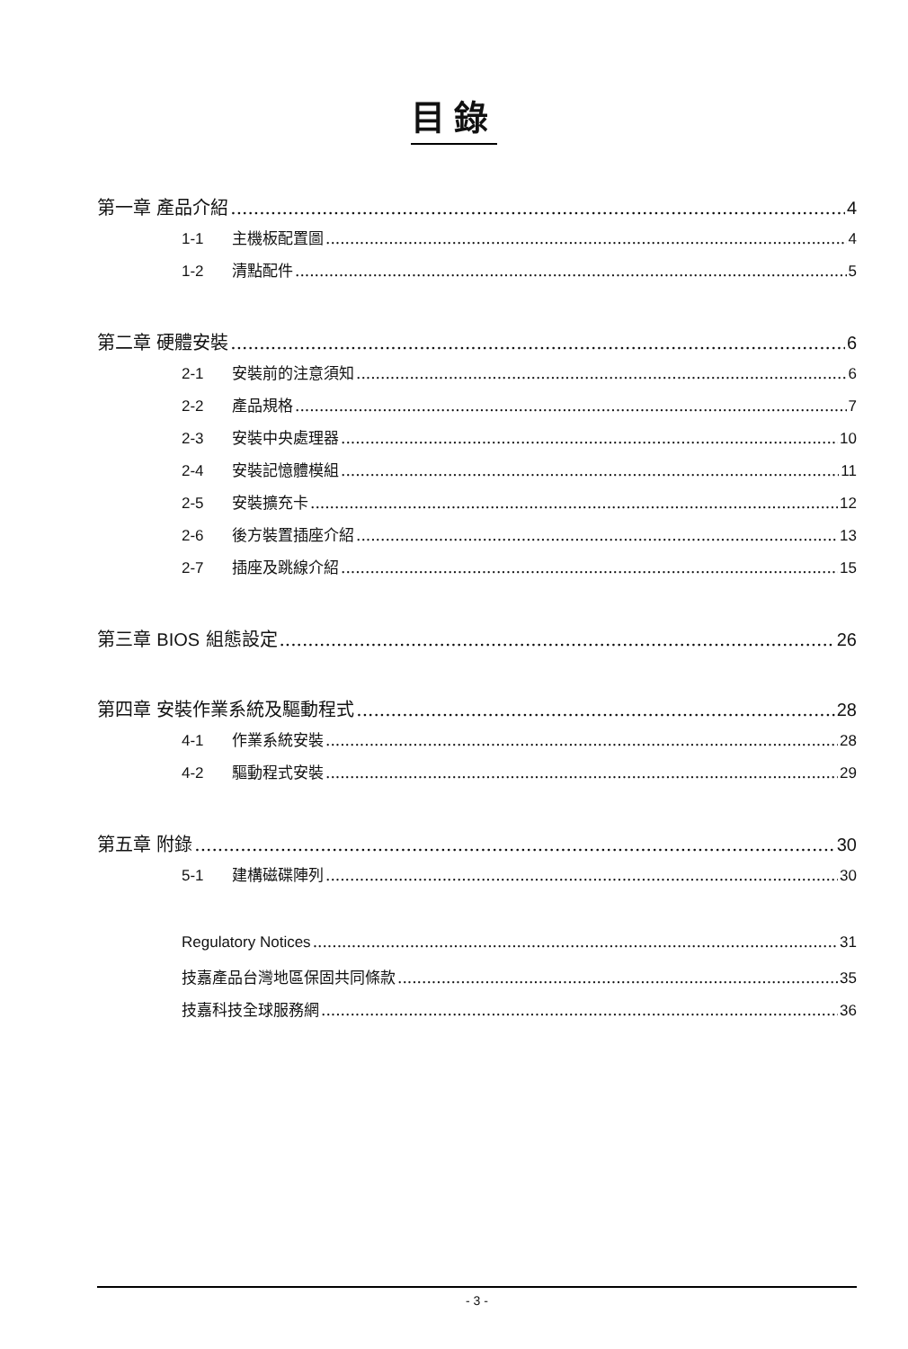目錄
第一章 產品介紹 4
1-1 主機板配置圖 4
1-2 清點配件 5
第二章 硬體安裝 6
2-1 安裝前的注意須知 6
2-2 產品規格 7
2-3 安裝中央處理器 10
2-4 安裝記憶體模組 11
2-5 安裝擴充卡 12
2-6 後方裝置插座介紹 13
2-7 插座及跳線介紹 15
第三章 BIOS 組態設定 26
第四章 安裝作業系統及驅動程式 28
4-1 作業系統安裝 28
4-2 驅動程式安裝 29
第五章 附錄 30
5-1 建構磁碟陣列 30
Regulatory Notices 31
技嘉產品台灣地區保固共同條款 35
技嘉科技全球服務網 36
- 3 -